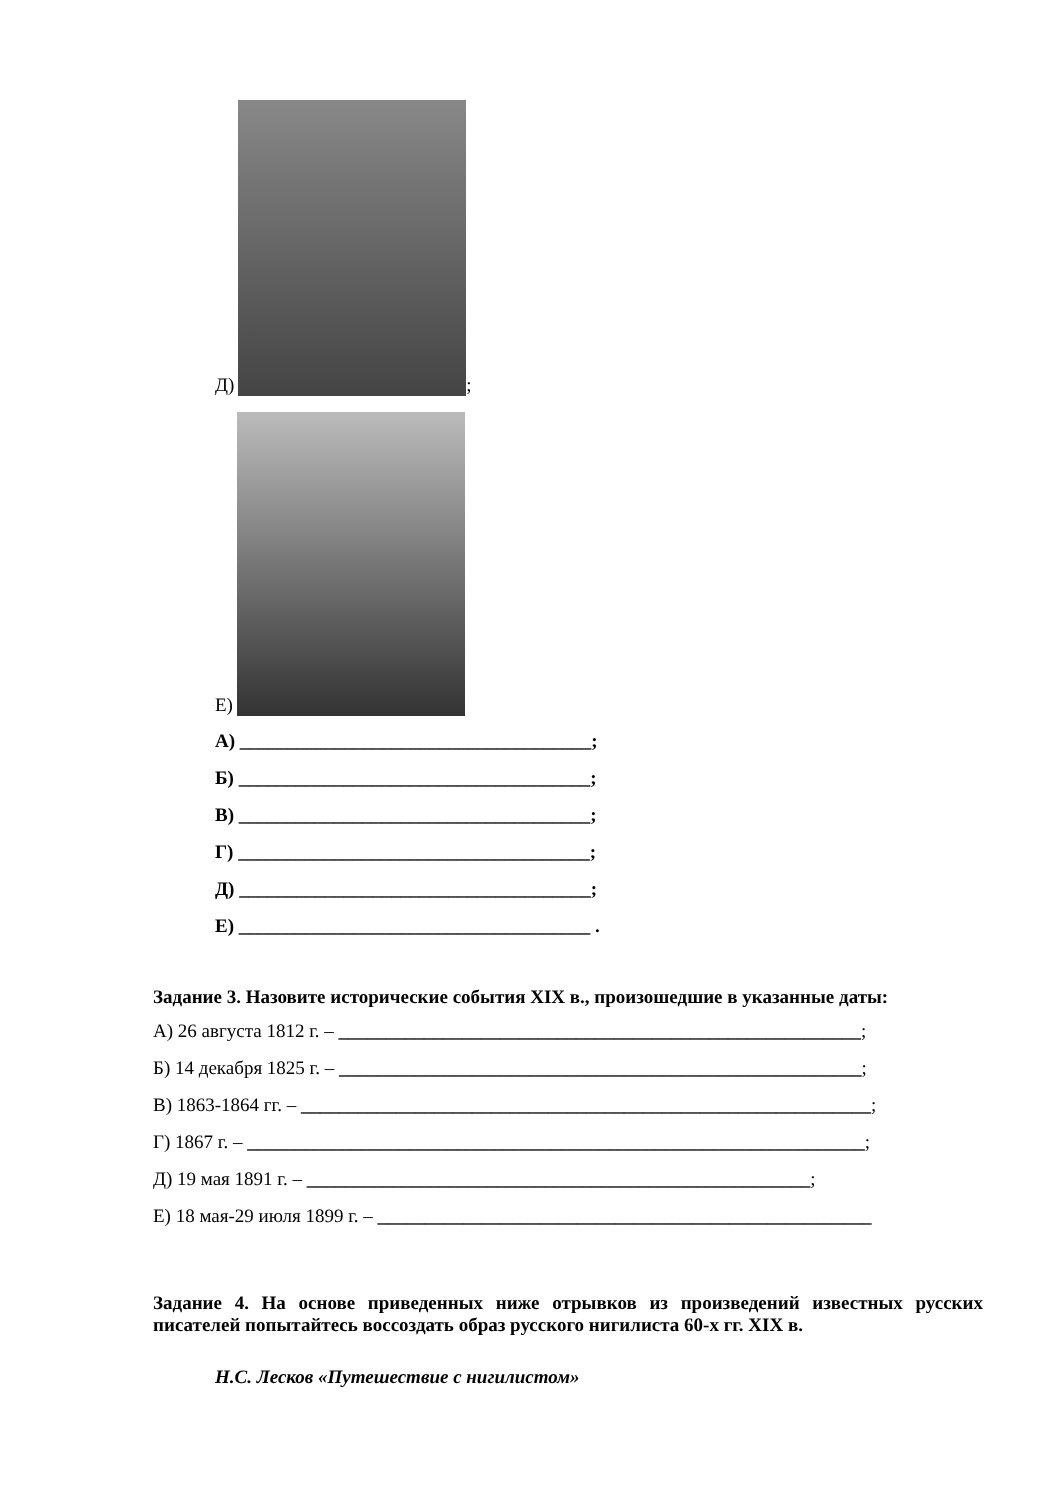Д) ;
Е)
А) _____________________________________;
Б) _____________________________________;
В) _____________________________________;
Г) _____________________________________;
Д) _____________________________________;
Е) _____________________________________ .
Задание 3. Назовите исторические события XIX в., произошедшие в указанные даты:
А) 26 августа 1812 г. – _______________________________________________________;
Б) 14 декабря 1825 г. – _______________________________________________________;
В) 1863-1864 гг. – ____________________________________________________________;
Г) 1867 г. – _________________________________________________________________;
Д) 19 мая 1891 г. – _____________________________________________________;
Е) 18 мая-29 июля 1899 г. – ____________________________________________________
Задание 4. На основе приведенных ниже отрывков из произведений известных русских писателей попытайтесь воссоздать образ русского нигилиста 60-х гг. XIX в.
Н.С. Лесков «Путешествие с нигилистом»